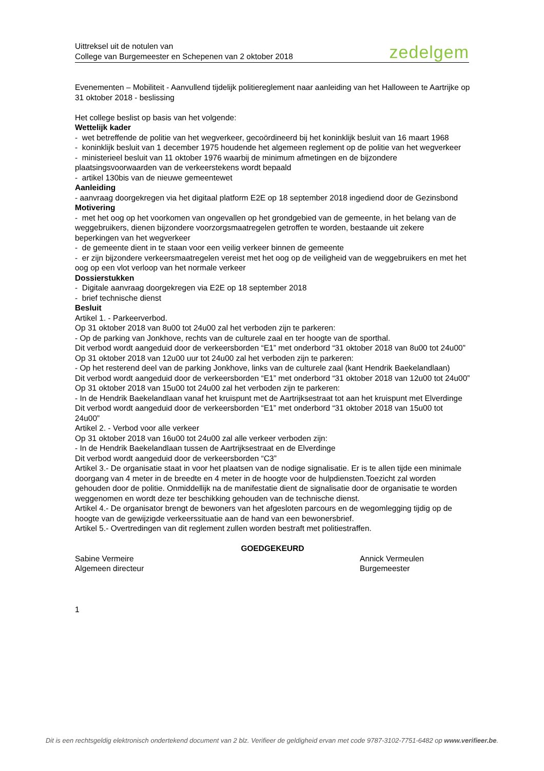Uittreksel uit de notulen van
College van Burgemeester en Schepenen van 2 oktober 2018
zedelgem
Evenementen – Mobiliteit - Aanvullend tijdelijk politiereglement naar aanleiding van het Halloween te Aartrijke op 31 oktober 2018 - beslissing
Het college beslist op basis van het volgende:
Wettelijk kader
- wet betreffende de politie van het wegverkeer, gecoördineerd bij het koninklijk besluit van 16 maart 1968
- koninklijk besluit van 1 december 1975 houdende het algemeen reglement op de politie van het wegverkeer
- ministerieel besluit van 11 oktober 1976 waarbij de minimum afmetingen en de bijzondere plaatsingsvoorwaarden van de verkeerstekens wordt bepaald
- artikel 130bis van de nieuwe gemeentewet
Aanleiding
- aanvraag doorgekregen via het digitaal platform E2E op 18 september 2018 ingediend door de Gezinsbond
Motivering
- met het oog op het voorkomen van ongevallen op het grondgebied van de gemeente, in het belang van de weggebruikers, dienen bijzondere voorzorgsmaatregelen getroffen te worden, bestaande uit zekere beperkingen van het wegverkeer
- de gemeente dient in te staan voor een veilig verkeer binnen de gemeente
- er zijn bijzondere verkeersmaatregelen vereist met het oog op de veiligheid van de weggebruikers en met het oog op een vlot verloop van het normale verkeer
Dossierstukken
- Digitale aanvraag doorgekregen via E2E op 18 september 2018
- brief technische dienst
Besluit
Artikel 1. - Parkeerverbod.
Op 31 oktober 2018 van 8u00 tot 24u00 zal het verboden zijn te parkeren:
- Op de parking van Jonkhove, rechts van de culturele zaal en ter hoogte van de sporthal.
Dit verbod wordt aangeduid door de verkeersborden “E1” met onderbord “31 oktober 2018 van 8u00 tot 24u00”
Op 31 oktober 2018 van 12u00 uur tot 24u00 zal het verboden zijn te parkeren:
- Op het resterend deel van de parking Jonkhove, links van de culturele zaal (kant Hendrik Baekelandlaan)
Dit verbod wordt aangeduid door de verkeersborden “E1” met onderbord “31 oktober 2018 van 12u00 tot 24u00”
Op 31 oktober 2018 van 15u00 tot 24u00 zal het verboden zijn te parkeren:
- In de Hendrik Baekelandlaan vanaf het kruispunt met de Aartrijksestraat tot aan het kruispunt met Elverdinge
Dit verbod wordt aangeduid door de verkeersborden “E1” met onderbord “31 oktober 2018 van 15u00 tot
24u00”
Artikel 2. - Verbod voor alle verkeer
Op 31 oktober 2018 van 16u00 tot 24u00 zal alle verkeer verboden zijn:
- In de Hendrik Baekelandlaan tussen de Aartrijksestraat en de Elverdinge
Dit verbod wordt aangeduid door de verkeersborden “C3”
Artikel 3.- De organisatie staat in voor het plaatsen van de nodige signalisatie. Er is te allen tijde een minimale doorgang van 4 meter in de breedte en 4 meter in de hoogte voor de hulpdiensten.Toezicht zal worden gehouden door de politie. Onmiddellijk na de manifestatie dient de signalisatie door de organisatie te worden weggenomen en wordt deze ter beschikking gehouden van de technische dienst.
Artikel 4.- De organisator brengt de bewoners van het afgesloten parcours en de wegomlegging tijdig op de hoogte van de gewijzigde verkeerssituatie aan de hand van een bewonersbrief.
Artikel 5.- Overtredingen van dit reglement zullen worden bestraft met politiestraffen.
GOEDGEKEURD
Sabine Vermeire
Algemeen directeur
Annick Vermeulen
Burgemeester
1
Dit is een rechtsgeldig elektronisch ondertekend document van 2 blz. Verifieer de geldigheid ervan met code 9787-3102-7751-6482 op www.verifieer.be.